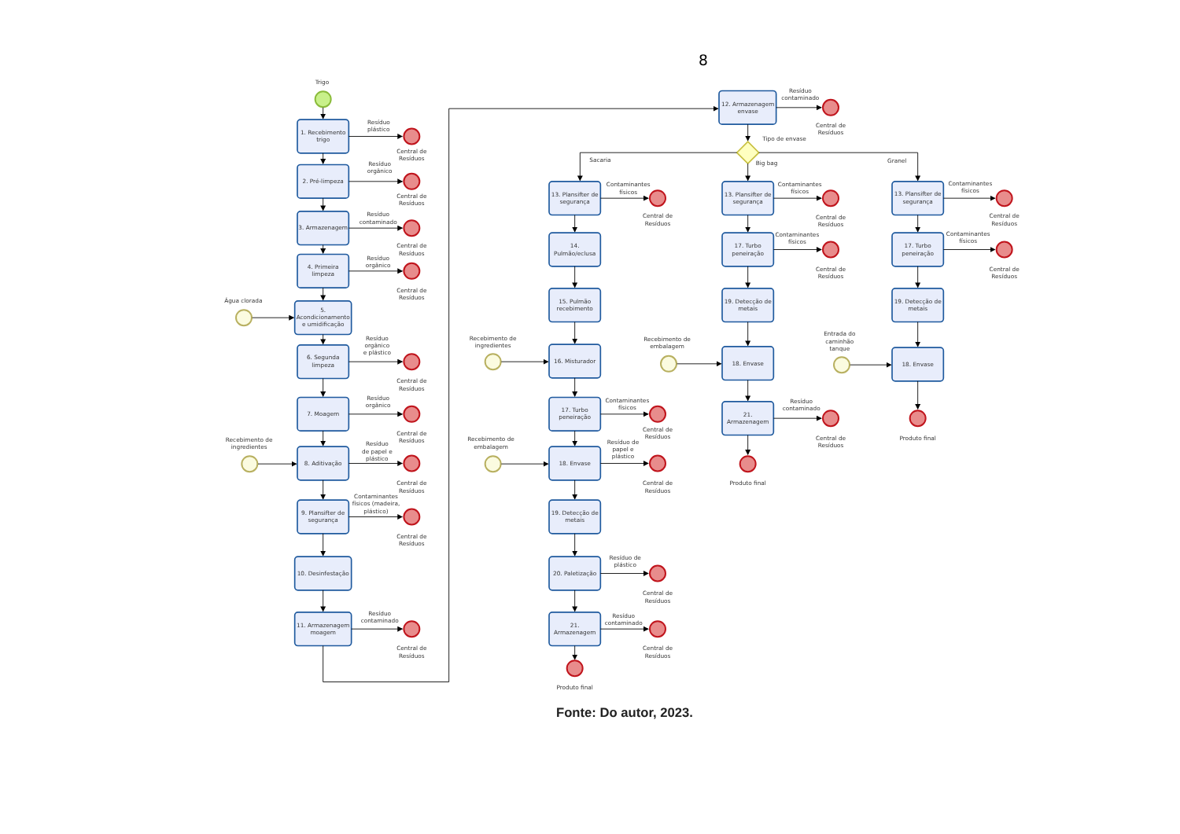8
Trigo
1. Recebimento trigo
Resíduo plástico
Central de Resíduos
2. Pré-limpeza
Resíduo orgânico
Central de Resíduos
3. Armazenagem
Resíduo contaminado
Central de Resíduos
4. Primeira limpeza
Resíduo orgânico
Central de Resíduos
Água clorada
5. Acondicionamento e umidificação
6. Segunda limpeza
Resíduo orgânico e plástico
Central de Resíduos
7. Moagem
Resíduo orgânico
Central de Resíduos
Recebimento de ingredientes
8. Aditivação
Resíduo de papel e plástico
Central de Resíduos
9. Plansifter de segurança
Contaminantes físicos (madeira, plástico)
Central de Resíduos
10. Desinfestação
11. Armazenagem moagem
Resíduo contaminado
Central de Resíduos
12. Armazenagem envase
Resíduo contaminado
Central de Resíduos
Tipo de envase
Sacaria
Big bag
Granel
13. Plansifter de segurança
Contaminantes físicos
Central de Resíduos
14. Pulmão/eclusa
15. Pulmão recebimento
Recebimento de ingredientes
16. Misturador
17. Turbo peneiração
Contaminantes físicos
Central de Resíduos
Recebimento de embalagem
18. Envase
Resíduo de papel e plástico
Central de Resíduos
19. Detecção de metais
20. Paletização
Resíduo de plástico
Central de Resíduos
21. Armazenagem
Resíduo contaminado
Central de Resíduos
Produto final
13. Plansifter de segurança
Contaminantes físicos
Central de Resíduos
17. Turbo peneiração
Contaminantes físicos
Central de Resíduos
19. Detecção de metais
Recebimento de embalagem
18. Envase
21. Armazenagem
Resíduo contaminado
Central de Resíduos
Produto final
13. Plansifter de segurança
Contaminantes físicos
Central de Resíduos
17. Turbo peneiração
Contaminantes físicos
Central de Resíduos
19. Detecção de metais
Entrada do caminhão tanque
18. Envase
Produto final
Fonte: Do autor, 2023.